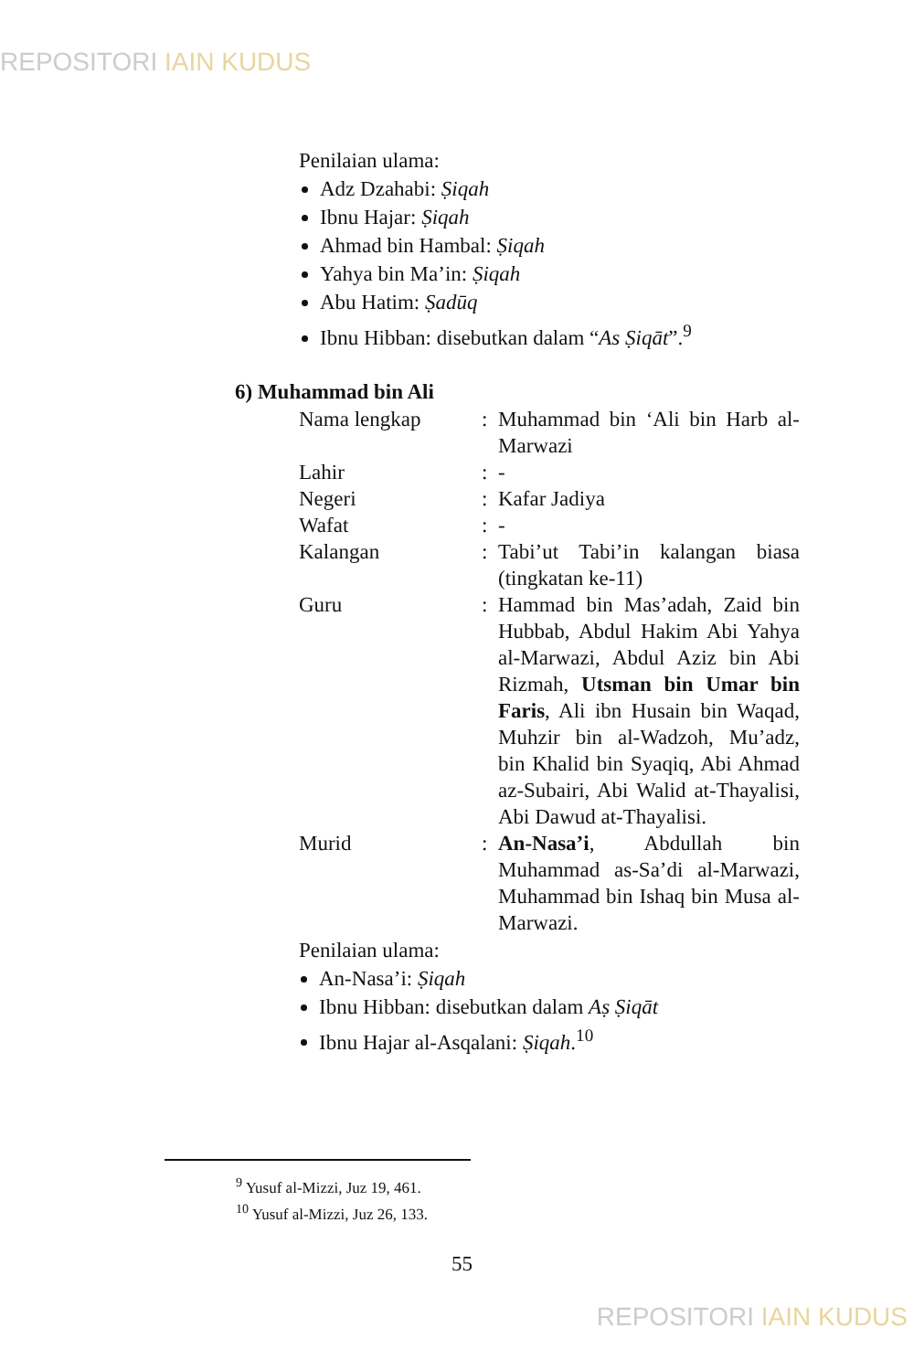REPOSITORI IAIN KUDUS
Penilaian ulama:
Adz Dzahabi: Ṣiqah
Ibnu Hajar: Ṣiqah
Ahmad bin Hambal: Ṣiqah
Yahya bin Ma’in: Ṣiqah
Abu Hatim: Ṣadūq
Ibnu Hibban: disebutkan dalam “As Ṣiqāt”.<sup>9</sup>
6) Muhammad bin Ali
| Nama lengkap | : | Muhammad bin ‘Ali bin Harb al-Marwazi |
| Lahir | : | - |
| Negeri | : | Kafar Jadiya |
| Wafat | : | - |
| Kalangan | : | Tabi’ut Tabi’in kalangan biasa (tingkatan ke-11) |
| Guru | : | Hammad bin Mas’adah, Zaid bin Hubbab, Abdul Hakim Abi Yahya al-Marwazi, Abdul Aziz bin Abi Rizmah, Utsman bin Umar bin Faris , Ali ibn Husain bin Waqad, Muhzir bin al-Wadzoh, Mu’adz, bin Khalid bin Syaqiq, Abi Ahmad az-Subairi, Abi Walid at-Thayalisi, Abi Dawud at-Thayalisi. |
| Murid | : | An-Nasa’i , Abdullah bin Muhammad as-Sa’di al-Marwazi, Muhammad bin Ishaq bin Musa al-Marwazi. |
Penilaian ulama:
An-Nasa’i: Ṣiqah
Ibnu Hibban: disebutkan dalam Aṣ Ṣiqāt
Ibnu Hajar al-Asqalani: Ṣiqah.<sup>10</sup>
<sup>9</sup> Yusuf al-Mizzi, Juz 19, 461.
<sup>10</sup> Yusuf al-Mizzi, Juz 26, 133.
55
REPOSITORI IAIN KUDUS